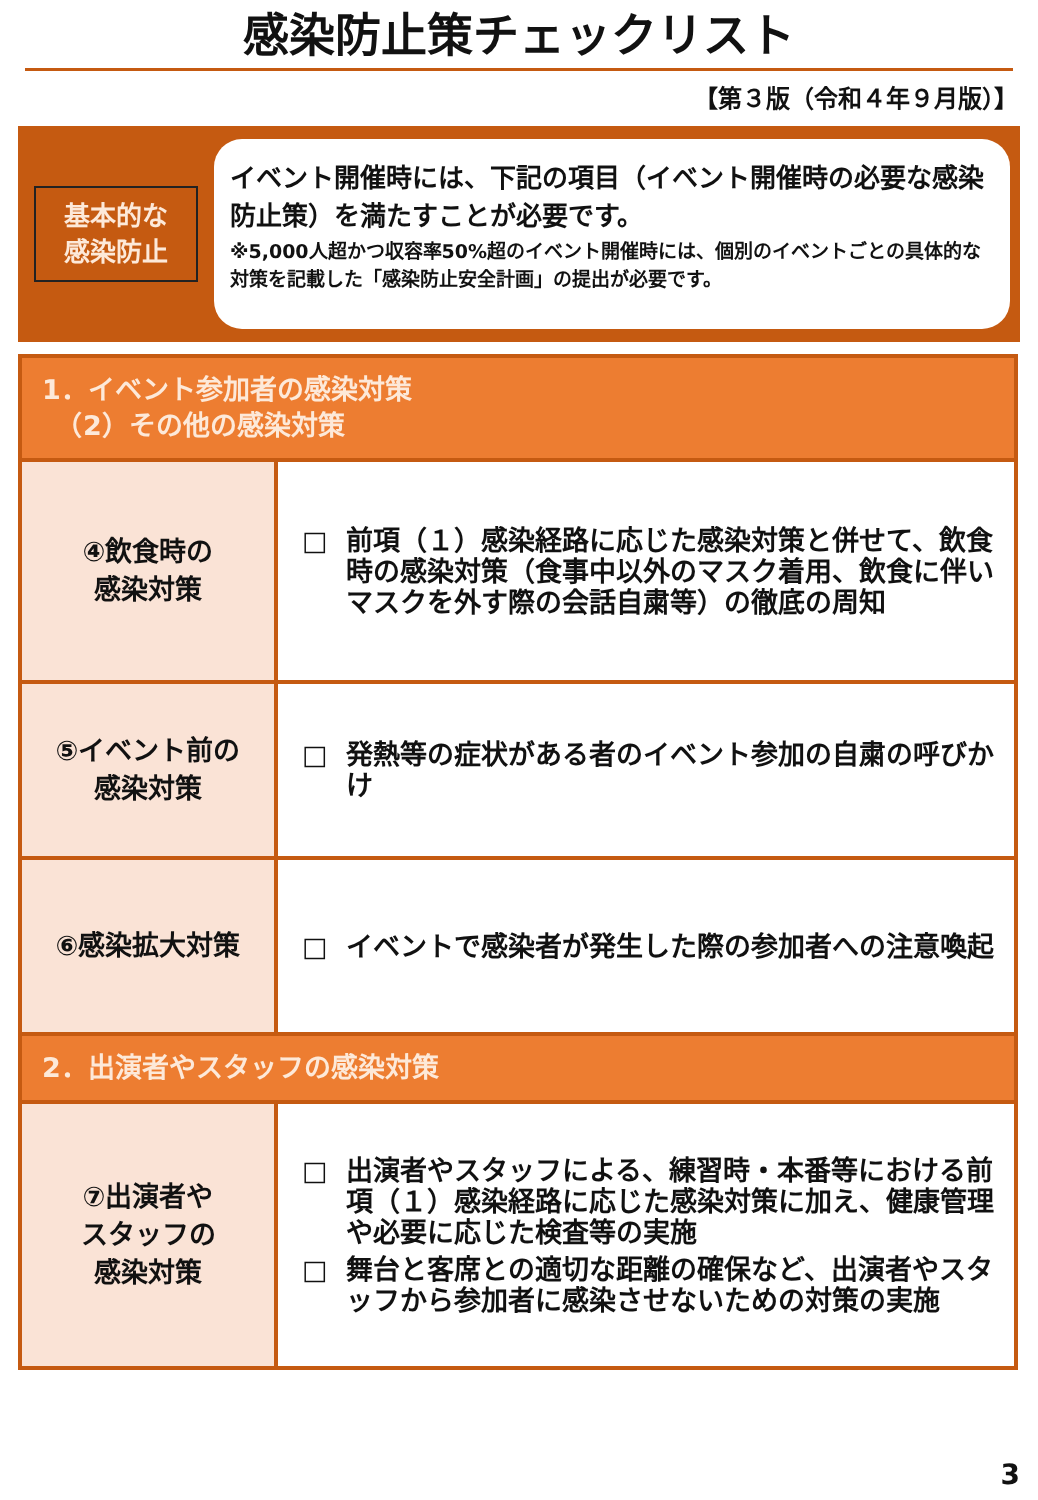感染防止策チェックリスト
【第３版（令和４年９月版）】
基本的な
感染防止
イベント開催時には、下記の項目（イベント開催時の必要な感染防止策）を満たすことが必要です。
※5,000人超かつ収容率50%超のイベント開催時には、個別のイベントごとの具体的な対策を記載した「感染防止安全計画」の提出が必要です。
| 1．イベント参加者の感染対策 （2）その他の感染対策 | |
| --- | --- |
| ④飲食時の 感染対策 | □ 前項（１）感染経路に応じた感染対策と併せて、飲食時の感染対策（食事中以外のマスク着用、飲食に伴いマスクを外す際の会話自粛等）の徹底の周知 |
| ⑤イベント前の 感染対策 | □ 発熱等の症状がある者のイベント参加の自粛の呼びかけ |
| ⑥感染拡大対策 | □ イベントで感染者が発生した際の参加者への注意喚起 |
| 2．出演者やスタッフの感染対策 | |
| ⑦出演者や スタッフの 感染対策 | □ 出演者やスタッフによる、練習時・本番等における前項（１）感染経路に応じた感染対策に加え、健康管理や必要に応じた検査等の実施 □ 舞台と客席との適切な距離の確保など、出演者やスタッフから参加者に感染させないための対策の実施 |
3